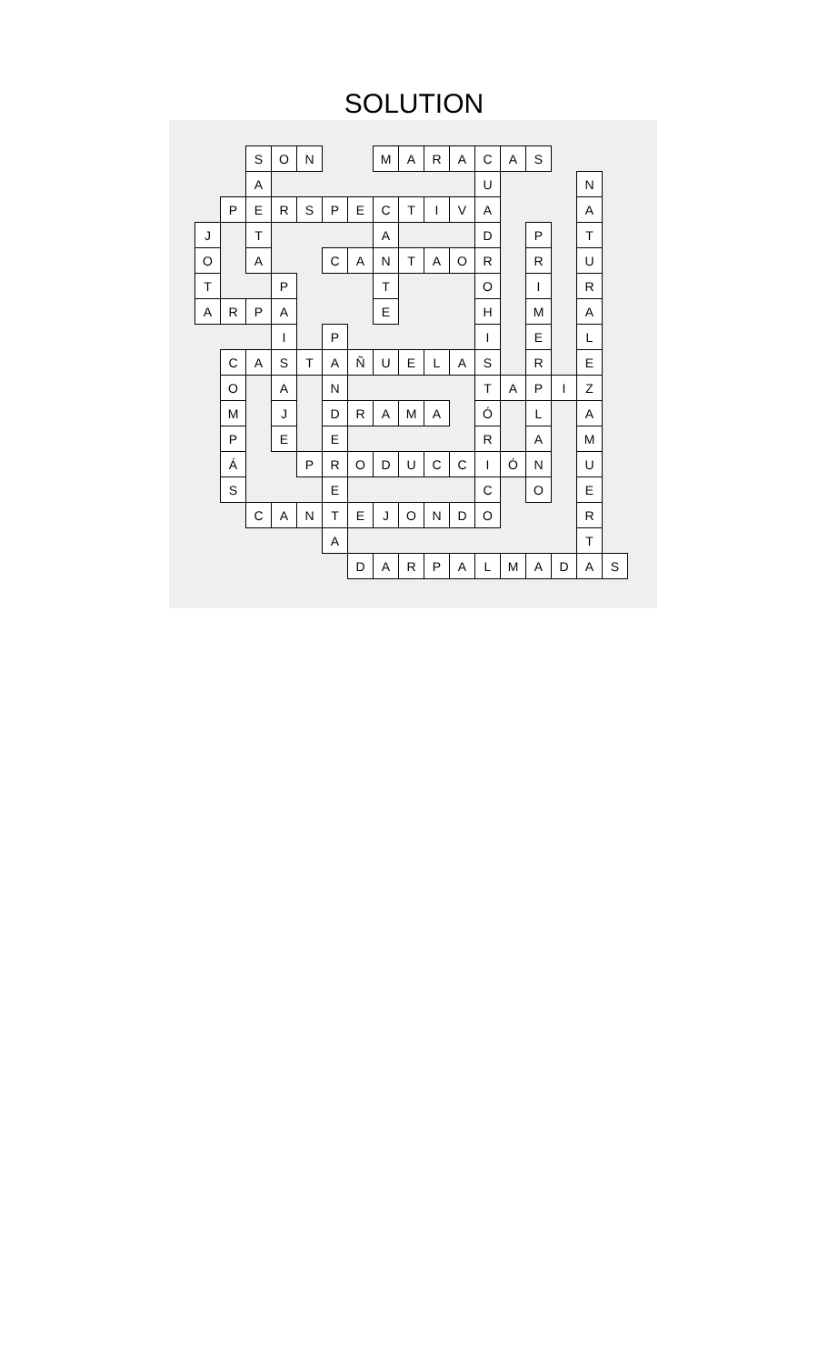SOLUTION
| | | S | O | N | | | M | A | R | A | C | A | S | | | |
| | | A | | | | | | | | | U | | | | N | |
| | P | E | R | S | P | E | C | T | I | V | A | | | | A | |
| J | | T | | | | | A | | | | D | | P | | T | |
| O | | A | | | C | A | N | T | A | O | R | | R | | U | |
| T | | | P | | | | T | | | | O | | I | | R | |
| A | R | P | A | | | | E | | | | H | | M | | A | |
| | | | I | | P | | | | | | I | | E | | L | |
| | C | A | S | T | A | Ñ | U | E | L | A | S | | R | | E | |
| | O | | A | | N | | | | | | T | A | P | I | Z | |
| | M | | J | | D | R | A | M | A | | Ó | | L | | A | |
| | P | | E | | E | | | | | | R | | A | | M | |
| | Á | | | P | R | O | D | U | C | C | I | Ó | N | | U | |
| | S | | | | E | | | | | | C | | O | | E | |
| | | C | A | N | T | E | J | O | N | D | O | | | | R | |
| | | | | | A | | | | | | | | | | T | |
| | | | | | | D | A | R | P | A | L | M | A | D | A | S |